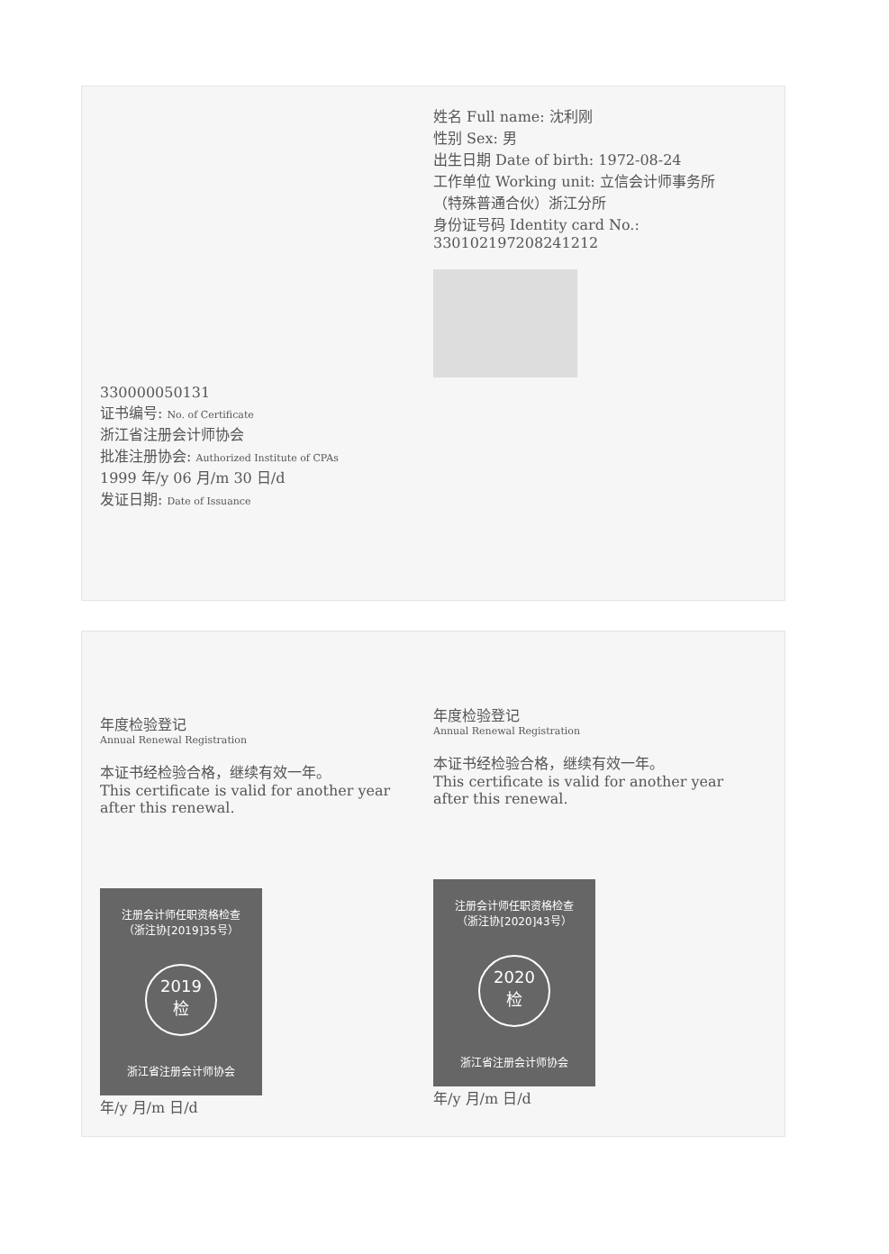330000050131
证书编号: No. of Certificate
浙江省注册会计师协会
批准注册协会: Authorized Institute of CPAs
1999 年/y 06 月/m 30 日/d
发证日期: Date of Issuance
姓名 Full name: 沈利刚
性别 Sex: 男
出生日期 Date of birth: 1972-08-24
工作单位 Working unit: 立信会计师事务所（特殊普通合伙）浙江分所
身份证号码 Identity card No.: 330102197208241212
年度检验登记
Annual Renewal Registration
本证书经检验合格，继续有效一年。
This certificate is valid for another year after this renewal.
注册会计师任职资格检查
（浙注协[2019]35号）
2019
检
浙江省注册会计师协会
年/y 月/m 日/d
年度检验登记
Annual Renewal Registration
本证书经检验合格，继续有效一年。
This certificate is valid for another year after this renewal.
注册会计师任职资格检查
（浙注协[2020]43号）
2020
检
浙江省注册会计师协会
年/y 月/m 日/d